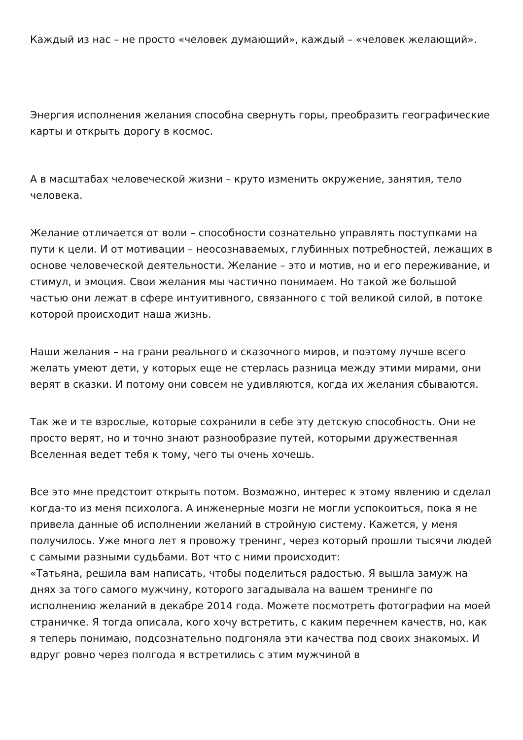Каждый из нас – не просто «человек думающий», каждый – «человек желающий».
Энергия исполнения желания способна свернуть горы, преобразить географические карты и открыть дорогу в космос.
А в масштабах человеческой жизни – круто изменить окружение, занятия, тело человека.
Желание отличается от воли – способности сознательно управлять поступками на пути к цели. И от мотивации – неосознаваемых, глубинных потребностей, лежащих в основе человеческой деятельности. Желание – это и мотив, но и его переживание, и стимул, и эмоция. Свои желания мы частично понимаем. Но такой же большой частью они лежат в сфере интуитивного, связанного с той великой силой, в потоке которой происходит наша жизнь.
Наши желания – на грани реального и сказочного миров, и поэтому лучше всего желать умеют дети, у которых еще не стерлась разница между этими мирами, они верят в сказки. И потому они совсем не удивляются, когда их желания сбываются.
Так же и те взрослые, которые сохранили в себе эту детскую способность. Они не просто верят, но и точно знают разнообразие путей, которыми дружественная Вселенная ведет тебя к тому, чего ты очень хочешь.
Все это мне предстоит открыть потом. Возможно, интерес к этому явлению и сделал когда-то из меня психолога. А инженерные мозги не могли успокоиться, пока я не привела данные об исполнении желаний в стройную систему. Кажется, у меня получилось. Уже много лет я провожу тренинг, через который прошли тысячи людей с самыми разными судьбами. Вот что с ними происходит:
«Татьяна, решила вам написать, чтобы поделиться радостью. Я вышла замуж на днях за того самого мужчину, которого загадывала на вашем тренинге по исполнению желаний в декабре 2014 года. Можете посмотреть фотографии на моей страничке. Я тогда описала, кого хочу встретить, с каким перечнем качеств, но, как я теперь понимаю, подсознательно подгоняла эти качества под своих знакомых. И вдруг ровно через полгода я встретились с этим мужчиной в